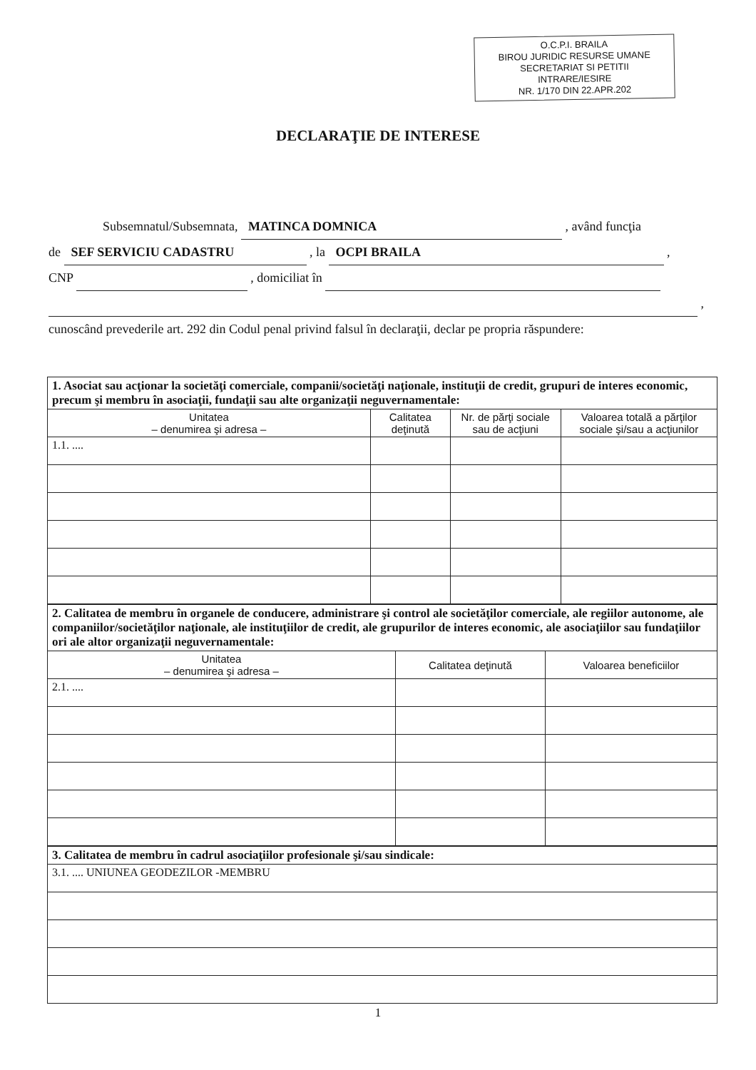O.C.P.I. BRAILA
BIROU JURIDIC RESURSE UMANE
SECRETARIAT SI PETITII
INTRARE/IESIRE
NR. 1/170 DIN 22.APR.202
DECLARAŢIE DE INTERESE
Subsemnatul/Subsemnata, MATINCA DOMNICA , având funcţia
de SEF SERVICIU CADASTRU , la OCPI BRAILA ,
CNP , domiciliat în
,
cunoscând prevederile art. 292 din Codul penal privind falsul în declaraţii, declar pe propria răspundere:
| 1. Asociat sau acţionar la societăţi comerciale, companii/societăţi naţionale, instituţii de credit, grupuri de interes economic, precum şi membru în asociaţii, fundaţii sau alte organizaţii neguvernamentale: | | | |
| Unitatea – denumirea şi adresa – | Calitatea deţinută | Nr. de părţi sociale sau de acţiuni | Valoarea totală a părţilor sociale şi/sau a acţiunilor |
| 1.1. .... | | | |
| 2. Calitatea de membru în organele de conducere, administrare şi control ale societăţilor comerciale, ale regiilor autonome, ale companiilor/societăţilor naţionale, ale instituţiilor de credit, ale grupurilor de interes economic, ale asociaţiilor sau fundaţiilor ori ale altor organizaţii neguvernamentale: | | |
| Unitatea – denumirea şi adresa – | Calitatea deţinută | Valoarea beneficiilor |
| 2.1. .... | | |
| 3. Calitatea de membru în cadrul asociaţiilor profesionale şi/sau sindicale: |
| 3.1. .... UNIUNEA GEODEZILOR -MEMBRU |
1